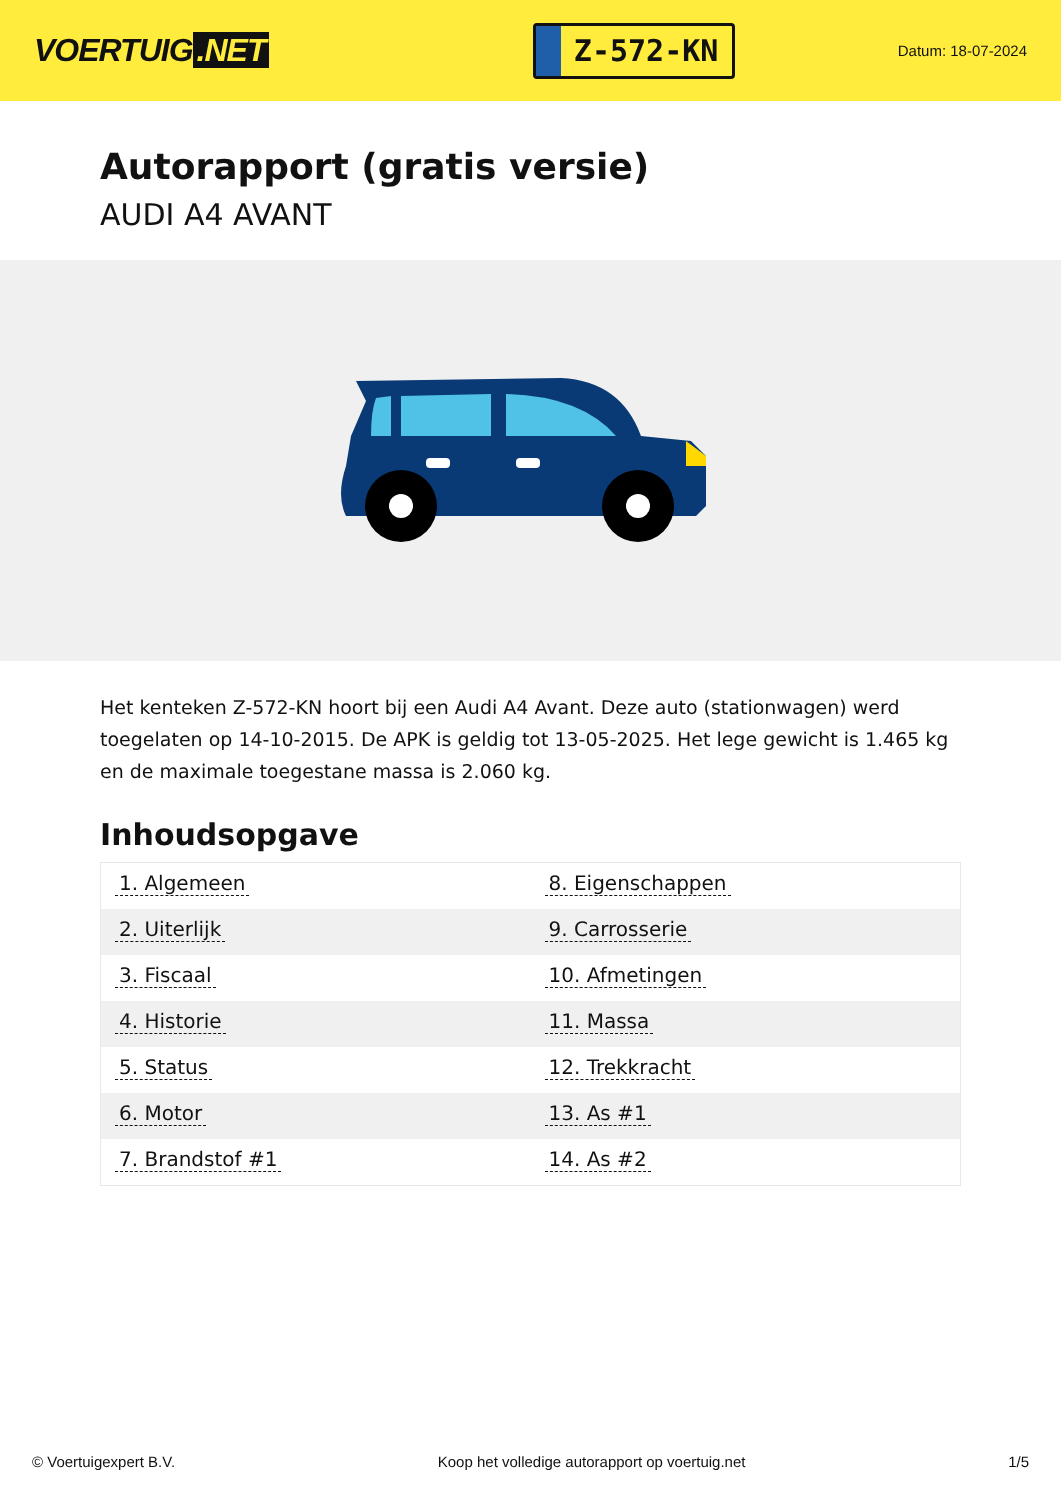VOERTUIG.NET
Z-572-KN
Datum: 18-07-2024
Autorapport (gratis versie)
AUDI A4 AVANT
Het kenteken Z-572-KN hoort bij een Audi A4 Avant. Deze auto (stationwagen) werd toegelaten op 14-10-2015. De APK is geldig tot 13-05-2025. Het lege gewicht is 1.465 kg en de maximale toegestane massa is 2.060 kg.
Inhoudsopgave
| 1. Algemeen | 8. Eigenschappen |
| 2. Uiterlijk | 9. Carrosserie |
| 3. Fiscaal | 10. Afmetingen |
| 4. Historie | 11. Massa |
| 5. Status | 12. Trekkracht |
| 6. Motor | 13. As #1 |
| 7. Brandstof #1 | 14. As #2 |
© Voertuigexpert B.V. Koop het volledige autorapport op voertuig.net 1/5